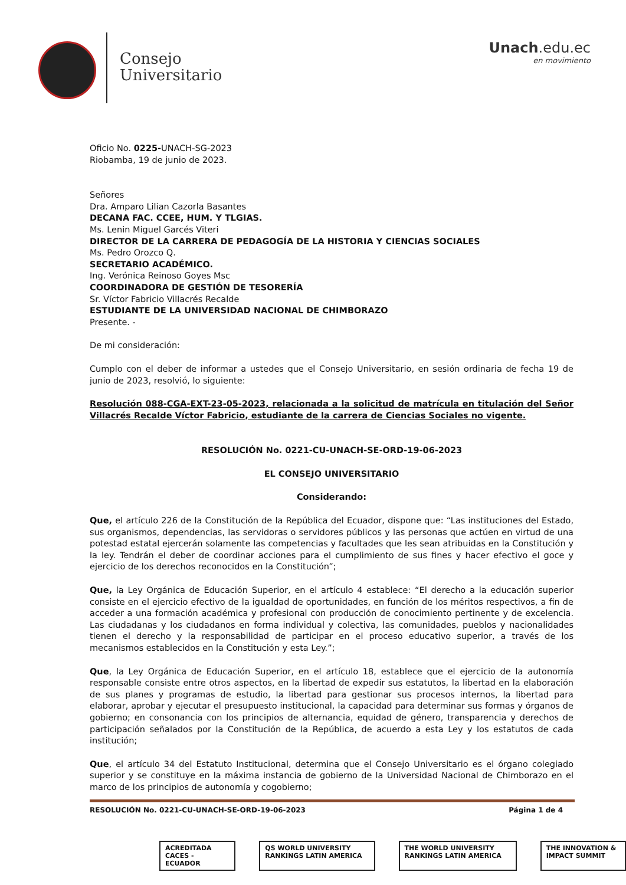Consejo
Universitario
Unach.edu.ec
en movimiento
Oficio No. 0225-UNACH-SG-2023
Riobamba, 19 de junio de 2023.
Señores
Dra. Amparo Lilian Cazorla Basantes
DECANA FAC. CCEE, HUM. Y TLGIAS.
Ms. Lenin Miguel Garcés Viteri
DIRECTOR DE LA CARRERA DE PEDAGOGÍA DE LA HISTORIA Y CIENCIAS SOCIALES
Ms. Pedro Orozco Q.
SECRETARIO ACADÉMICO.
Ing. Verónica Reinoso Goyes Msc
COORDINADORA DE GESTIÓN DE TESORERÍA
Sr. Víctor Fabricio Villacrés Recalde
ESTUDIANTE DE LA UNIVERSIDAD NACIONAL DE CHIMBORAZO
Presente. -
De mi consideración:
Cumplo con el deber de informar a ustedes que el Consejo Universitario, en sesión ordinaria de fecha 19 de junio de 2023, resolvió, lo siguiente:
Resolución 088-CGA-EXT-23-05-2023, relacionada a la solicitud de matrícula en titulación del Señor Villacrés Recalde Víctor Fabricio, estudiante de la carrera de Ciencias Sociales no vigente.
RESOLUCIÓN No. 0221-CU-UNACH-SE-ORD-19-06-2023
EL CONSEJO UNIVERSITARIO
Considerando:
Que, el artículo 226 de la Constitución de la República del Ecuador, dispone que: “Las instituciones del Estado, sus organismos, dependencias, las servidoras o servidores públicos y las personas que actúen en virtud de una potestad estatal ejercerán solamente las competencias y facultades que les sean atribuidas en la Constitución y la ley. Tendrán el deber de coordinar acciones para el cumplimiento de sus fines y hacer efectivo el goce y ejercicio de los derechos reconocidos en la Constitución”;
Que, la Ley Orgánica de Educación Superior, en el artículo 4 establece: “El derecho a la educación superior consiste en el ejercicio efectivo de la igualdad de oportunidades, en función de los méritos respectivos, a fin de acceder a una formación académica y profesional con producción de conocimiento pertinente y de excelencia. Las ciudadanas y los ciudadanos en forma individual y colectiva, las comunidades, pueblos y nacionalidades tienen el derecho y la responsabilidad de participar en el proceso educativo superior, a través de los mecanismos establecidos en la Constitución y esta Ley.”;
Que, la Ley Orgánica de Educación Superior, en el artículo 18, establece que el ejercicio de la autonomía responsable consiste entre otros aspectos, en la libertad de expedir sus estatutos, la libertad en la elaboración de sus planes y programas de estudio, la libertad para gestionar sus procesos internos, la libertad para elaborar, aprobar y ejecutar el presupuesto institucional, la capacidad para determinar sus formas y órganos de gobierno; en consonancia con los principios de alternancia, equidad de género, transparencia y derechos de participación señalados por la Constitución de la República, de acuerdo a esta Ley y los estatutos de cada institución;
Que, el artículo 34 del Estatuto Institucional, determina que el Consejo Universitario es el órgano colegiado superior y se constituye en la máxima instancia de gobierno de la Universidad Nacional de Chimborazo en el marco de los principios de autonomía y cogobierno;
RESOLUCIÓN No. 0221-CU-UNACH-SE-ORD-19-06-2023 Página 1 de 4
ACREDITADA CACES - ECUADOR QS WORLD UNIVERSITY RANKINGS LATIN AMERICA
THE WORLD UNIVERSITY RANKINGS LATIN AMERICA
THE INNOVATION & IMPACT SUMMIT